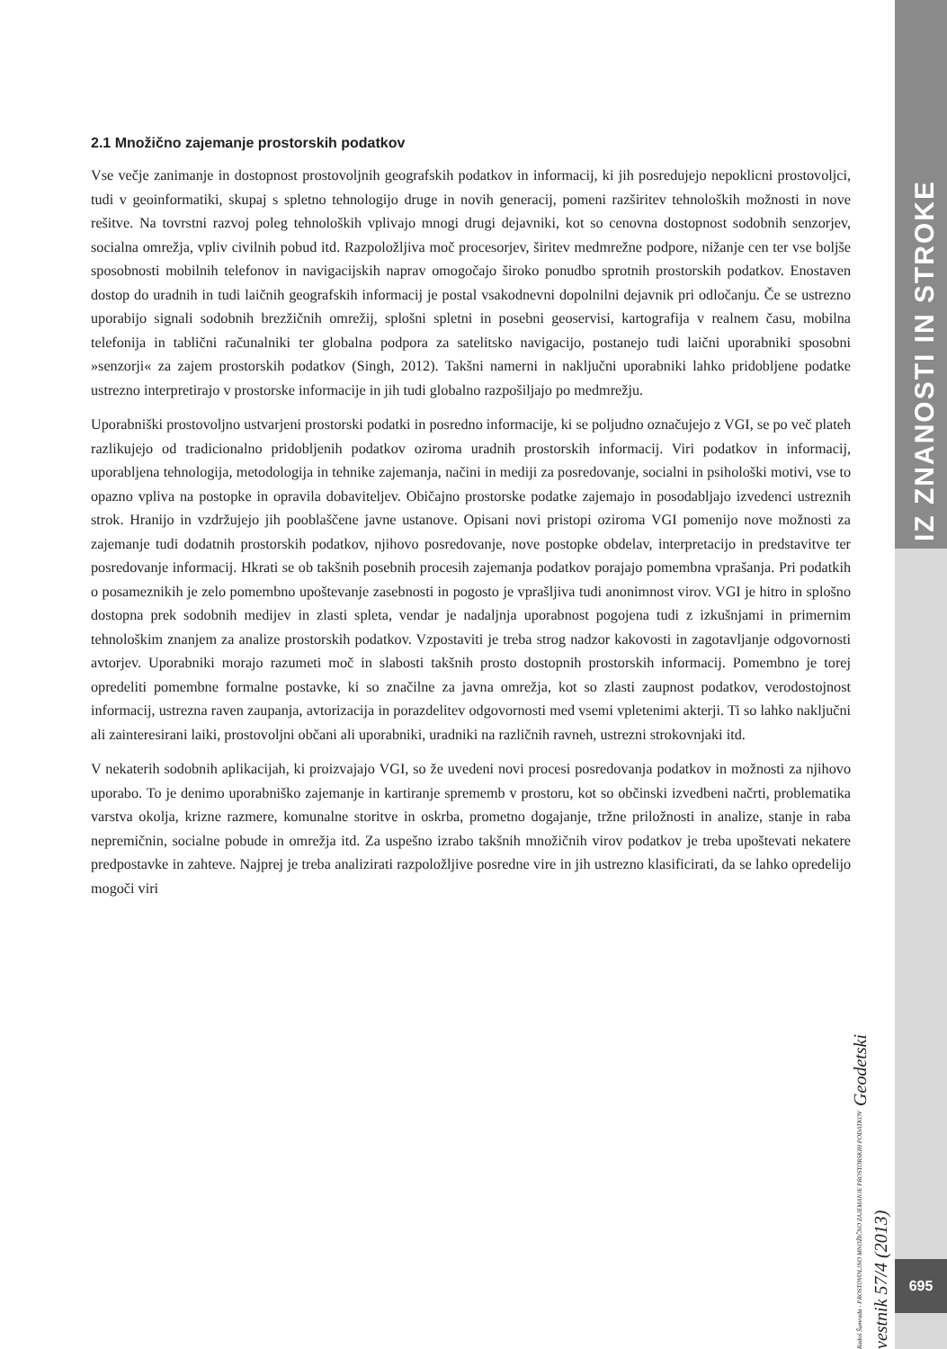IZ ZNANOSTI IN STROKE
2.1 Množično zajemanje prostorskih podatkov
Vse večje zanimanje in dostopnost prostovoljnih geografskih podatkov in informacij, ki jih posredujejo nepoklicni prostovoljci, tudi v geoinformatiki, skupaj s spletno tehnologijo druge in novih generacij, pomeni razširitev tehnoloških možnosti in nove rešitve. Na tovrstni razvoj poleg tehnoloških vplivajo mnogi drugi dejavniki, kot so cenovna dostopnost sodobnih senzorjev, socialna omrežja, vpliv civilnih pobud itd. Razpoložljiva moč procesorjev, širitev medmrežne podpore, nižanje cen ter vse boljše sposobnosti mobilnih telefonov in navigacijskih naprav omogočajo široko ponudbo sprotnih prostorskih podatkov. Enostaven dostop do uradnih in tudi laičnih geografskih informacij je postal vsakodnevni dopolnilni dejavnik pri odločanju. Če se ustrezno uporabijo signali sodobnih brezžičnih omrežij, splošni spletni in posebni geoservisi, kartografija v realnem času, mobilna telefonija in tablični računalniki ter globalna podpora za satelitsko navigacijo, postanejo tudi laični uporabniki sposobni »senzorji« za zajem prostorskih podatkov (Singh, 2012). Takšni namerni in naključni uporabniki lahko pridobljene podatke ustrezno interpretirajo v prostorske informacije in jih tudi globalno razpošiljajo po medmrežju.
Uporabniški prostovoljno ustvarjeni prostorski podatki in posredno informacije, ki se poljudno označujejo z VGI, se po več plateh razlikujejo od tradicionalno pridobljenih podatkov oziroma uradnih prostorskih informacij. Viri podatkov in informacij, uporabljena tehnologija, metodologija in tehnike zajemanja, načini in mediji za posredovanje, socialni in psihološki motivi, vse to opazno vpliva na postopke in opravila dobaviteljev. Običajno prostorske podatke zajemajo in posodabljajo izvedenci ustreznih strok. Hranijo in vzdržujejo jih pooblaščene javne ustanove. Opisani novi pristopi oziroma VGI pomenijo nove možnosti za zajemanje tudi dodatnih prostorskih podatkov, njihovo posredovanje, nove postopke obdelav, interpretacijo in predstavitve ter posredovanje informacij. Hkrati se ob takšnih posebnih procesih zajemanja podatkov porajajo pomembna vprašanja. Pri podatkih o posameznikih je zelo pomembno upoštevanje zasebnosti in pogosto je vprašljiva tudi anonimnost virov. VGI je hitro in splošno dostopna prek sodobnih medijev in zlasti spleta, vendar je nadaljnja uporabnost pogojena tudi z izkušnjami in primernim tehnološkim znanjem za analize prostorskih podatkov. Vzpostaviti je treba strog nadzor kakovosti in zagotavljanje odgovornosti avtorjev. Uporabniki morajo razumeti moč in slabosti takšnih prosto dostopnih prostorskih informacij. Pomembno je torej opredeliti pomembne formalne postavke, ki so značilne za javna omrežja, kot so zlasti zaupnost podatkov, verodostojnost informacij, ustrezna raven zaupanja, avtorizacija in porazdelitev odgovornosti med vsemi vpletenimi akterji. Ti so lahko naključni ali zainteresirani laiki, prostovoljni občani ali uporabniki, uradniki na različnih ravneh, ustrezni strokovnjaki itd.
V nekaterih sodobnih aplikacijah, ki proizvajajo VGI, so že uvedeni novi procesi posredovanja podatkov in možnosti za njihovo uporabo. To je denimo uporabniško zajemanje in kartiranje sprememb v prostoru, kot so občinski izvedbeni načrti, problematika varstva okolja, krizne razmere, komunalne storitve in oskrba, prometno dogajanje, tržne priložnosti in analize, stanje in raba nepremičnin, socialne pobude in omrežja itd. Za uspešno izrabo takšnih množičnih virov podatkov je treba upoštevati nekatere predpostavke in zahteve. Najprej je treba analizirati razpoložljive posredne vire in jih ustrezno klasificirati, da se lahko opredelijo mogoči viri
Radoš Šumrada - PROSTOVOLJNO MNOŽIČNO ZAJEMANJE PROSTORSKIH PODATKOV Geodetski vestnik 57/4 (2013)
695